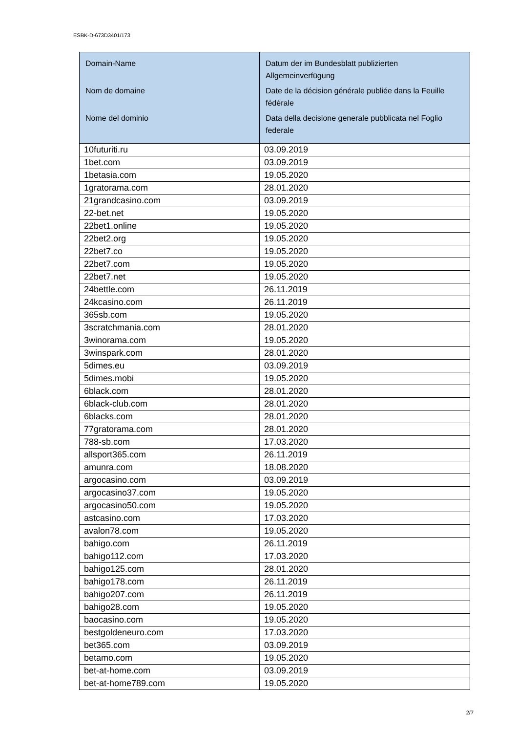ESBK-D-673D3401/173
| Domain-Name Nom de domaine Nome del dominio | Datum der im Bundesblatt publizierten Allgemeinverfügung Date de la décision générale publiée dans la Feuille fédérale Data della decisione generale pubblicata nel Foglio federale |
| --- | --- |
| 10futuriti.ru | 03.09.2019 |
| 1bet.com | 03.09.2019 |
| 1betasia.com | 19.05.2020 |
| 1gratorama.com | 28.01.2020 |
| 21grandcasino.com | 03.09.2019 |
| 22-bet.net | 19.05.2020 |
| 22bet1.online | 19.05.2020 |
| 22bet2.org | 19.05.2020 |
| 22bet7.co | 19.05.2020 |
| 22bet7.com | 19.05.2020 |
| 22bet7.net | 19.05.2020 |
| 24bettle.com | 26.11.2019 |
| 24kcasino.com | 26.11.2019 |
| 365sb.com | 19.05.2020 |
| 3scratchmania.com | 28.01.2020 |
| 3winorama.com | 19.05.2020 |
| 3winspark.com | 28.01.2020 |
| 5dimes.eu | 03.09.2019 |
| 5dimes.mobi | 19.05.2020 |
| 6black.com | 28.01.2020 |
| 6black-club.com | 28.01.2020 |
| 6blacks.com | 28.01.2020 |
| 77gratorama.com | 28.01.2020 |
| 788-sb.com | 17.03.2020 |
| allsport365.com | 26.11.2019 |
| amunra.com | 18.08.2020 |
| argocasino.com | 03.09.2019 |
| argocasino37.com | 19.05.2020 |
| argocasino50.com | 19.05.2020 |
| astcasino.com | 17.03.2020 |
| avalon78.com | 19.05.2020 |
| bahigo.com | 26.11.2019 |
| bahigo112.com | 17.03.2020 |
| bahigo125.com | 28.01.2020 |
| bahigo178.com | 26.11.2019 |
| bahigo207.com | 26.11.2019 |
| bahigo28.com | 19.05.2020 |
| baocasino.com | 19.05.2020 |
| bestgoldeneuro.com | 17.03.2020 |
| bet365.com | 03.09.2019 |
| betamo.com | 19.05.2020 |
| bet-at-home.com | 03.09.2019 |
| bet-at-home789.com | 19.05.2020 |
2/7